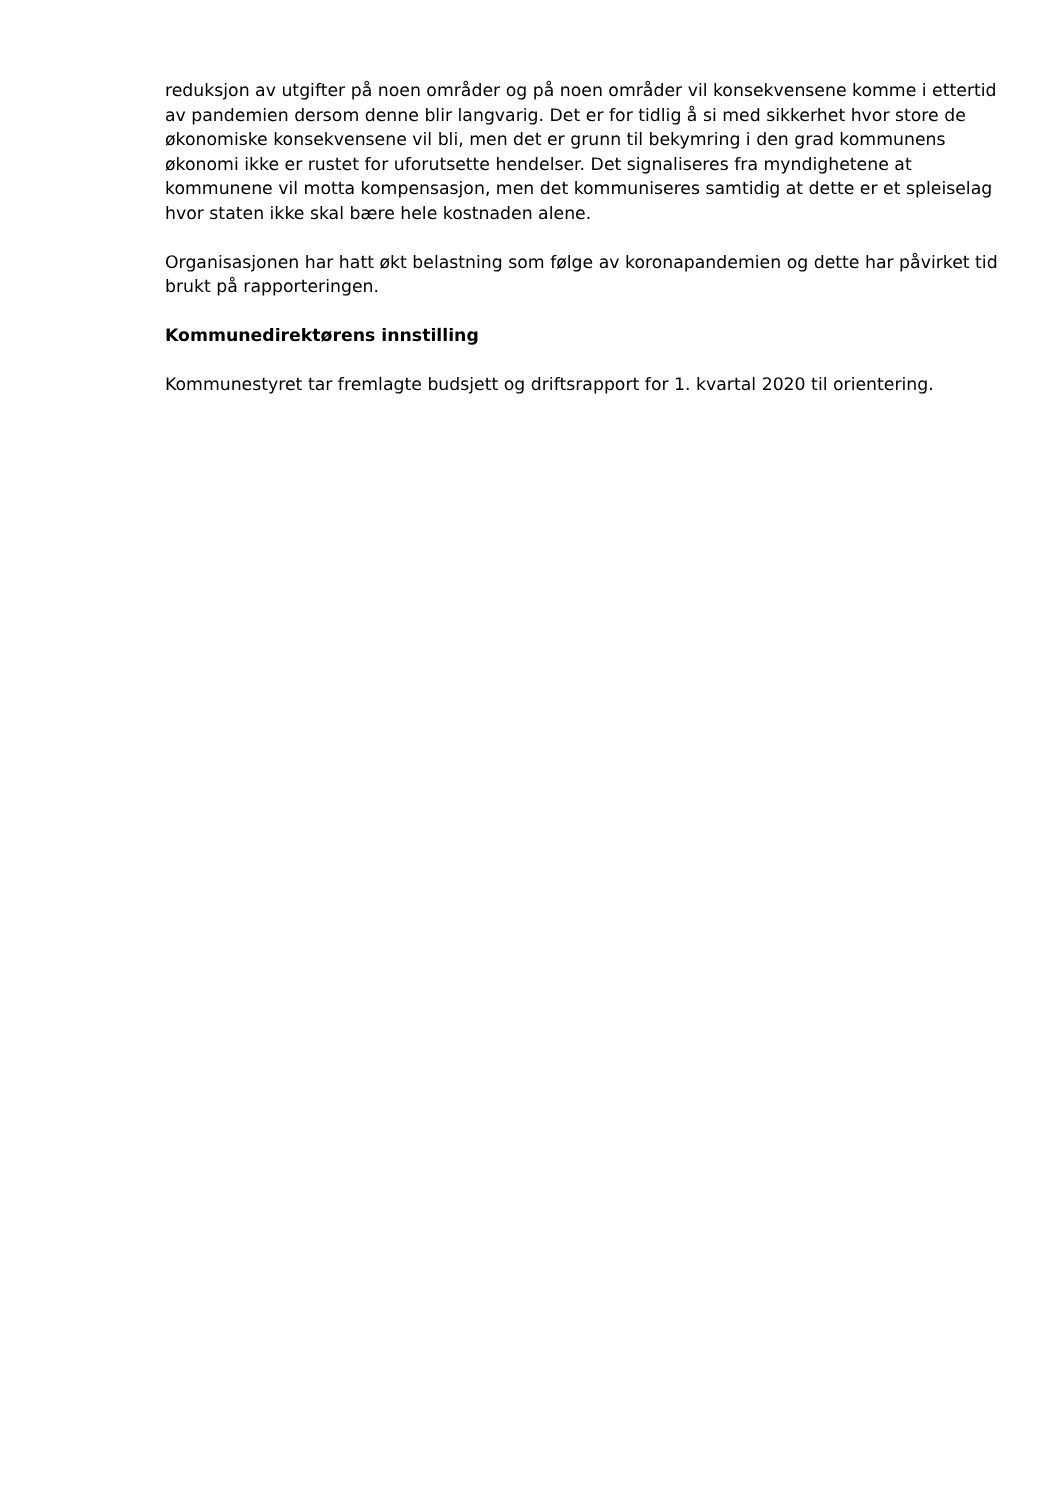reduksjon av utgifter på noen områder og på noen områder vil konsekvensene komme i ettertid av pandemien dersom denne blir langvarig. Det er for tidlig å si med sikkerhet hvor store de økonomiske konsekvensene vil bli, men det er grunn til bekymring i den grad kommunens økonomi ikke er rustet for uforutsette hendelser. Det signaliseres fra myndighetene at kommunene vil motta kompensasjon, men det kommuniseres samtidig at dette er et spleiselag hvor staten ikke skal bære hele kostnaden alene.
Organisasjonen har hatt økt belastning som følge av koronapandemien og dette har påvirket tid brukt på rapporteringen.
Kommunedirektørens innstilling
Kommunestyret tar fremlagte budsjett og driftsrapport for 1. kvartal 2020 til orientering.